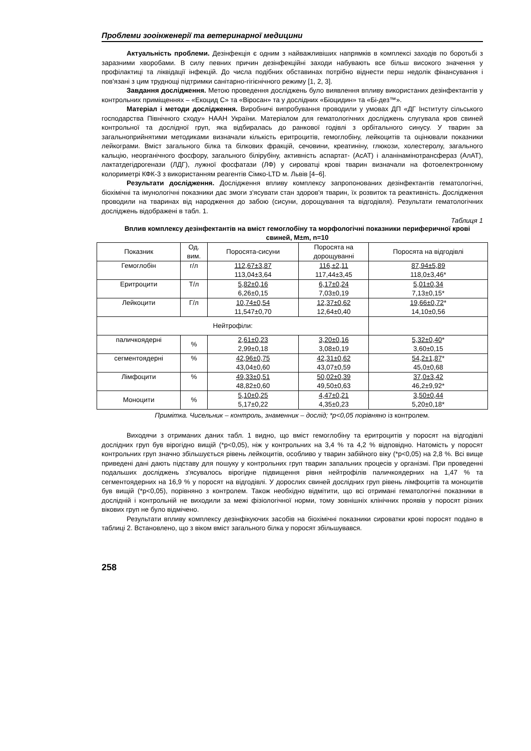Проблеми зооінженерії та ветеринарної медицини
Актуальність проблеми. Дезінфекція є одним з найважливіших напрямків в комплексі заходів по боротьбі з заразними хворобами. В силу певних причин дезінфекційні заходи набувають все більш високого значення у профілактиці та ліквідації інфекцій. До числа подібних обставинах потрібно віднести перш недолік фінансування і пов'язані з цим труднощі підтримки санітарно-гігієнічного режиму [1, 2, 3].
Завдання дослідження. Метою проведення досліджень було виявлення впливу використаних дезінфектантів у контрольних приміщеннях – «Екоцид С» та «Віросан» та у дослідних «Біоцидин» та «Бі-дез™».
Матеріал і методи дослідження. Виробничі випробування проводили у умовах ДП «ДГ Інституту сільського господарства Північного сходу» НААН України. Матеріалом для гематологічних досліджень слугувала кров свиней контрольної та дослідної груп, яка відбиралась до ранкової годівлі з орбітального синусу. У тварин за загальноприйнятими методиками визначали кількість еритроцитів, гемоглобіну, лейкоцитів та оцінювали показники лейкограми. Вміст загального білка та білкових фракцій, сечовини, креатиніну, глюкози, холестеролу, загального кальцію, неорганічного фосфору, загального білірубіну, активність аспартат- (АсАТ) і аланінамінотрансфераз (АлАТ), лактатдегідрогенази (ЛДГ), лужної фосфатази (ЛФ) у сироватці крові тварин визначали на фотоелектронному колориметрі КФК-3 з використанням реагентів Сімко-LTD м. Львів [4–6].
Результати дослідження. Дослідження впливу комплексу запропонованих дезінфектантів гематологічні, біохімічні та імунологічні показники дає змоги з'ясувати стан здоров'я тварин, їх розвиток та реактивність. Дослідження проводили на тваринах від народження до забою (сисуни, дорощування та відгодівля). Результати гематологічних досліджень відображені в табл. 1.
Таблиця 1
Вплив комплексу дезінфектантів на вміст гемоглобіну та морфологічні показники периферичної крові свиней, M±m, n=10
| Показник | Од. вим. | Поросята-сисуни | Поросята на дорощуванні | Поросята на відгодівлі |
| Гемоглобін | г/л | 112,67±3,87 113,04±3,64 | 116,±2,11 117,44±3,45 | 87,94±5,89 118,0±3,46* |
| Еритроцити | Т/л | 5,82±0,16 6,26±0,15 | 6,17±0,24 7,03±0,19 | 5,01±0,34 7,13±0,15* |
| Лейкоцити | Г/л | 10,74±0,54 11,547±0,70 | 12,37±0,62 12,64±0,40 | 19,66±0,72 * 14,10±0,56 |
| Нейтрофіли: | | | | |
| паличкоядерні | % | 2,61±0,23 2,99±0,18 | 3,20±0,16 3,08±0,19 | 5,32±0,40 * 3,60±0,15 |
| сегментоядерні | % | 42,96±0,75 43,04±0,60 | 42,31±0,62 43,07±0,59 | 54,2±1,87 * 45,0±0,68 |
| Лімфоцити | % | 49,33±0,51 48,82±0,60 | 50,02±0,39 49,50±0,63 | 37,0±3,42 46,2±9,92* |
| Моноцити | % | 5,10±0,25 5,17±0,22 | 4,47±0,21 4,35±0,23 | 3,50±0,44 5,20±0,18* |
Примітка. Чисельник – контроль, знаменник – дослід; *р<0,05 порівняно із контролем.
Виходячи з отриманих даних табл. 1 видно, що вміст гемоглобіну та еритроцитів у поросят на відгодівлі дослідних груп був вірогідно вищій (*р<0,05), ніж у контрольних на 3,4 % та 4,2 % відповідно. Натомість у поросят контрольних груп значно збільшується рівень лейкоцитів, особливо у тварин забійного віку (*р<0,05) на 2,8 %. Всі вище приведені дані дають підставу для пошуку у контрольних груп тварин запальних процесів у організмі. При проведенні подальших досліджень з'ясувалось вірогідне підвищення рівня нейтрофілів паличкоядерних на 1,47 % та сегментоядерних на 16,9 % у поросят на відгодівлі. У дорослих свиней дослідних груп рівень лімфоцитів та моноцитів був вищій (*р<0,05), порівняно з контролем. Також необхідно відмітити, що всі отримані гематологічні показники в дослідній і контрольній не виходили за межі фізіологічної норми, тому зовнішніх клінічних проявів у поросят різних вікових груп не було відмічено.
Результати впливу комплексу дезінфікуючих засобів на біохімічні показники сироватки крові поросят подано в таблиці 2. Встановлено, що з віком вміст загального білка у поросят збільшувався.
258